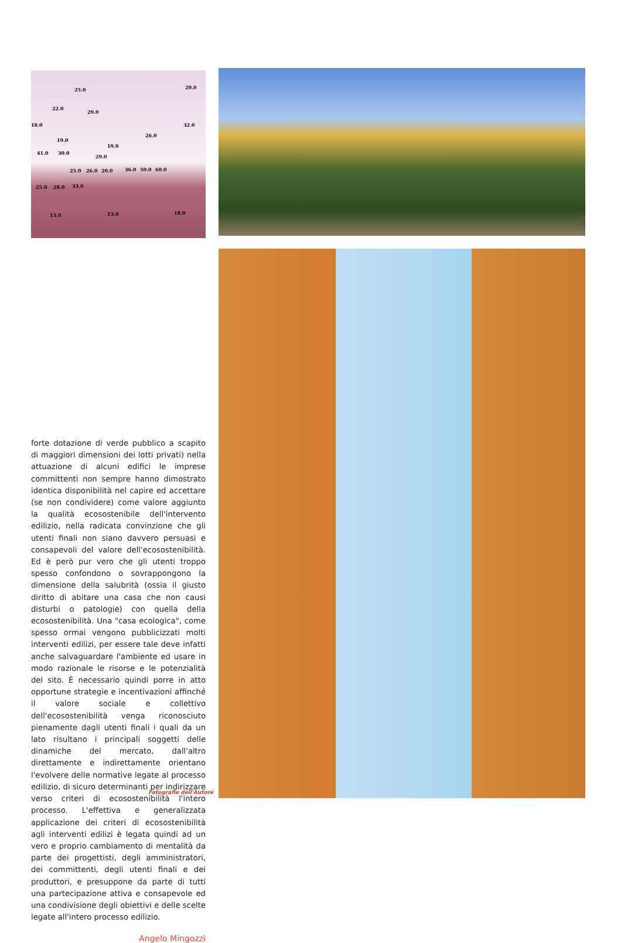25.0 20.0
22.0
29.0
18.0 32.0
26.0
19.0
19.0
41.0 30.0
29.0
25.0 26.0 20.0 36.0 50.0 60.0
25.0 28.0 33.0
13.0 13.0 18.0
forte dotazione di verde pubblico a scapito di maggiori dimensioni dei lotti privati) nella attuazione di alcuni edifici le imprese committenti non sempre hanno dimostrato identica disponibilità nel capire ed accettare (se non condividere) come valore aggiunto la qualità ecosostenibile dell'intervento edilizio, nella radicata convinzione che gli utenti finali non siano davvero persuasi e consapevoli del valore dell'ecosostenibilità. Ed è però pur vero che gli utenti troppo spesso confondono o sovrappongono la dimensione della salubrità (ossia il giusto diritto di abitare una casa che non causi disturbi o patologie) con quella della ecosostenibilità. Una "casa ecologica", come spesso ormai vengono pubblicizzati molti interventi edilizi, per essere tale deve infatti anche salvaguardare l'ambiente ed usare in modo razionale le risorse e le potenzialità del sito. È necessario quindi porre in atto opportune strategie e incentivazioni affinché il valore sociale e collettivo dell'ecosostenibilità venga riconosciuto pienamente dagli utenti finali i quali da un lato risultano i principali soggetti delle dinamiche del mercato, dall'altro direttamente e indirettamente orientano l'evolvere delle normative legate al processo edilizio, di sicuro determinanti per indirizzare verso criteri di ecosostenibilità l'intero processo. L'effettiva e generalizzata applicazione dei criteri di ecosostenibilità agli interventi edilizi è legata quindi ad un vero e proprio cambiamento di mentalità da parte dei progettisti, degli amministratori, dei committenti, degli utenti finali e dei produttori, e presuppone da parte di tutti una partecipazione attiva e consapevole ed una condivisione degli obiettivi e delle scelte legate all'intero processo edilizio.
Angelo Mingozzi
Fotografie dell'Autore